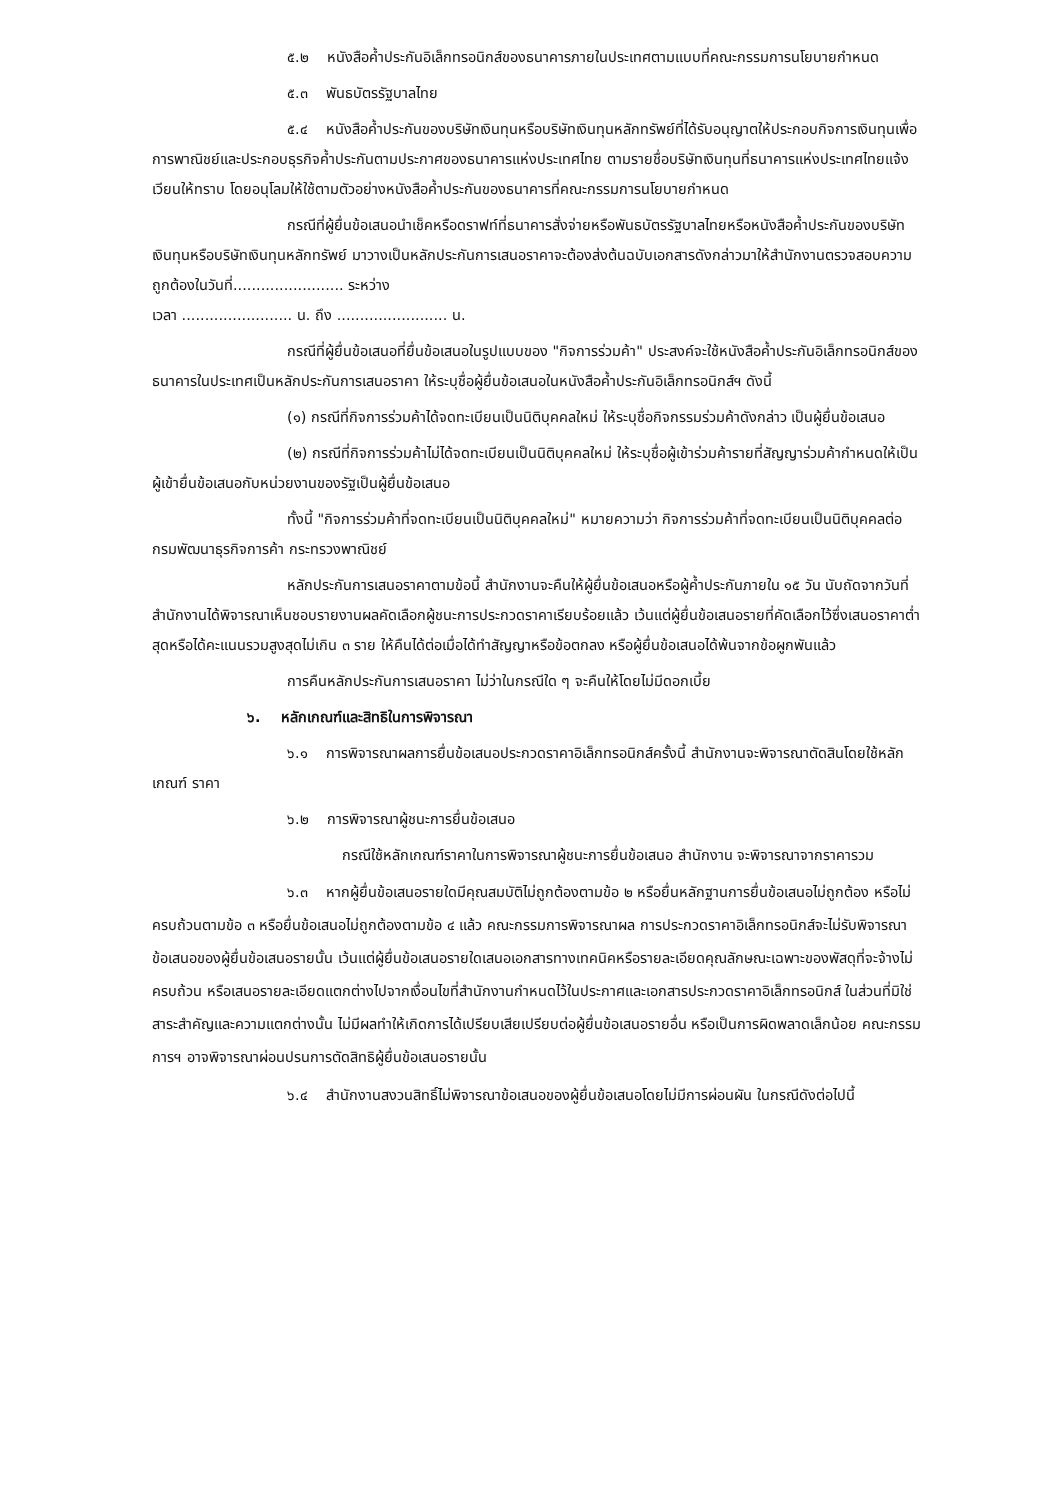๕.๒ หนังสือค้ำประกันอิเล็กทรอนิกส์ของธนาคารภายในประเทศตามแบบที่คณะกรรมการนโยบายกำหนด
๕.๓ พันธบัตรรัฐบาลไทย
๕.๔ หนังสือค้ำประกันของบริษัทเงินทุนหรือบริษัทเงินทุนหลักทรัพย์ที่ได้รับอนุญาตให้ประกอบกิจการเงินทุนเพื่อการพาณิชย์และประกอบธุรกิจค้ำประกันตามประกาศของธนาคารแห่งประเทศไทย ตามรายชื่อบริษัทเงินทุนที่ธนาคารแห่งประเทศไทยแจ้งเวียนให้ทราบ โดยอนุโลมให้ใช้ตามตัวอย่างหนังสือค้ำประกันของธนาคารที่คณะกรรมการนโยบายกำหนด
กรณีที่ผู้ยื่นข้อเสนอนำเช็คหรือดราฟท์ที่ธนาคารสั่งจ่ายหรือพันธบัตรรัฐบาลไทยหรือหนังสือค้ำประกันของบริษัทเงินทุนหรือบริษัทเงินทุนหลักทรัพย์ มาวางเป็นหลักประกันการเสนอราคาจะต้องส่งต้นฉบับเอกสารดังกล่าวมาให้สำนักงานตรวจสอบความถูกต้องในวันที่........................ ระหว่าง
เวลา ........................ น. ถึง ........................ น.
กรณีที่ผู้ยื่นข้อเสนอที่ยื่นข้อเสนอในรูปแบบของ "กิจการร่วมค้า" ประสงค์จะใช้หนังสือค้ำประกันอิเล็กทรอนิกส์ของธนาคารในประเทศเป็นหลักประกันการเสนอราคา ให้ระบุชื่อผู้ยื่นข้อเสนอในหนังสือค้ำประกันอิเล็กทรอนิกส์ฯ ดังนี้
(๑) กรณีที่กิจการร่วมค้าได้จดทะเบียนเป็นนิติบุคคลใหม่ ให้ระบุชื่อกิจกรรมร่วมค้าดังกล่าว เป็นผู้ยื่นข้อเสนอ
(๒) กรณีที่กิจการร่วมค้าไม่ได้จดทะเบียนเป็นนิติบุคคลใหม่ ให้ระบุชื่อผู้เข้าร่วมค้ารายที่สัญญาร่วมค้ากำหนดให้เป็นผู้เข้ายื่นข้อเสนอกับหน่วยงานของรัฐเป็นผู้ยื่นข้อเสนอ
ทั้งนี้ "กิจการร่วมค้าที่จดทะเบียนเป็นนิติบุคคลใหม่" หมายความว่า กิจการร่วมค้าที่จดทะเบียนเป็นนิติบุคคลต่อกรมพัฒนาธุรกิจการค้า กระทรวงพาณิชย์
หลักประกันการเสนอราคาตามข้อนี้ สำนักงานจะคืนให้ผู้ยื่นข้อเสนอหรือผู้ค้ำประกันภายใน ๑๕ วัน นับถัดจากวันที่สำนักงานได้พิจารณาเห็นชอบรายงานผลคัดเลือกผู้ชนะการประกวดราคาเรียบร้อยแล้ว เว้นแต่ผู้ยื่นข้อเสนอรายที่คัดเลือกไว้ซึ่งเสนอราคาต่ำสุดหรือได้คะแนนรวมสูงสุดไม่เกิน ๓ ราย ให้คืนได้ต่อเมื่อได้ทำสัญญาหรือข้อตกลง หรือผู้ยื่นข้อเสนอได้พ้นจากข้อผูกพันแล้ว
การคืนหลักประกันการเสนอราคา ไม่ว่าในกรณีใด ๆ จะคืนให้โดยไม่มีดอกเบี้ย
๖. หลักเกณฑ์และสิทธิในการพิจารณา
๖.๑ การพิจารณาผลการยื่นข้อเสนอประกวดราคาอิเล็กทรอนิกส์ครั้งนี้ สำนักงานจะพิจารณาตัดสินโดยใช้หลักเกณฑ์ ราคา
๖.๒ การพิจารณาผู้ชนะการยื่นข้อเสนอ
กรณีใช้หลักเกณฑ์ราคาในการพิจารณาผู้ชนะการยื่นข้อเสนอ สำนักงาน จะพิจารณาจากราคารวม
๖.๓ หากผู้ยื่นข้อเสนอรายใดมีคุณสมบัติไม่ถูกต้องตามข้อ ๒ หรือยื่นหลักฐานการยื่นข้อเสนอไม่ถูกต้อง หรือไม่ครบถ้วนตามข้อ ๓ หรือยื่นข้อเสนอไม่ถูกต้องตามข้อ ๔ แล้ว คณะกรรมการพิจารณาผล การประกวดราคาอิเล็กทรอนิกส์จะไม่รับพิจารณาข้อเสนอของผู้ยื่นข้อเสนอรายนั้น เว้นแต่ผู้ยื่นข้อเสนอรายใดเสนอเอกสารทางเทคนิคหรือรายละเอียดคุณลักษณะเฉพาะของพัสดุที่จะจ้างไม่ครบถ้วน หรือเสนอรายละเอียดแตกต่างไปจากเงื่อนไขที่สำนักงานกำหนดไว้ในประกาศและเอกสารประกวดราคาอิเล็กทรอนิกส์ ในส่วนที่มิใช่สาระสำคัญและความแตกต่างนั้น ไม่มีผลทำให้เกิดการได้เปรียบเสียเปรียบต่อผู้ยื่นข้อเสนอรายอื่น หรือเป็นการผิดพลาดเล็กน้อย คณะกรรมการฯ อาจพิจารณาผ่อนปรนการตัดสิทธิผู้ยื่นข้อเสนอรายนั้น
๖.๔ สำนักงานสงวนสิทธิ์ไม่พิจารณาข้อเสนอของผู้ยื่นข้อเสนอโดยไม่มีการผ่อนผัน ในกรณีดังต่อไปนี้